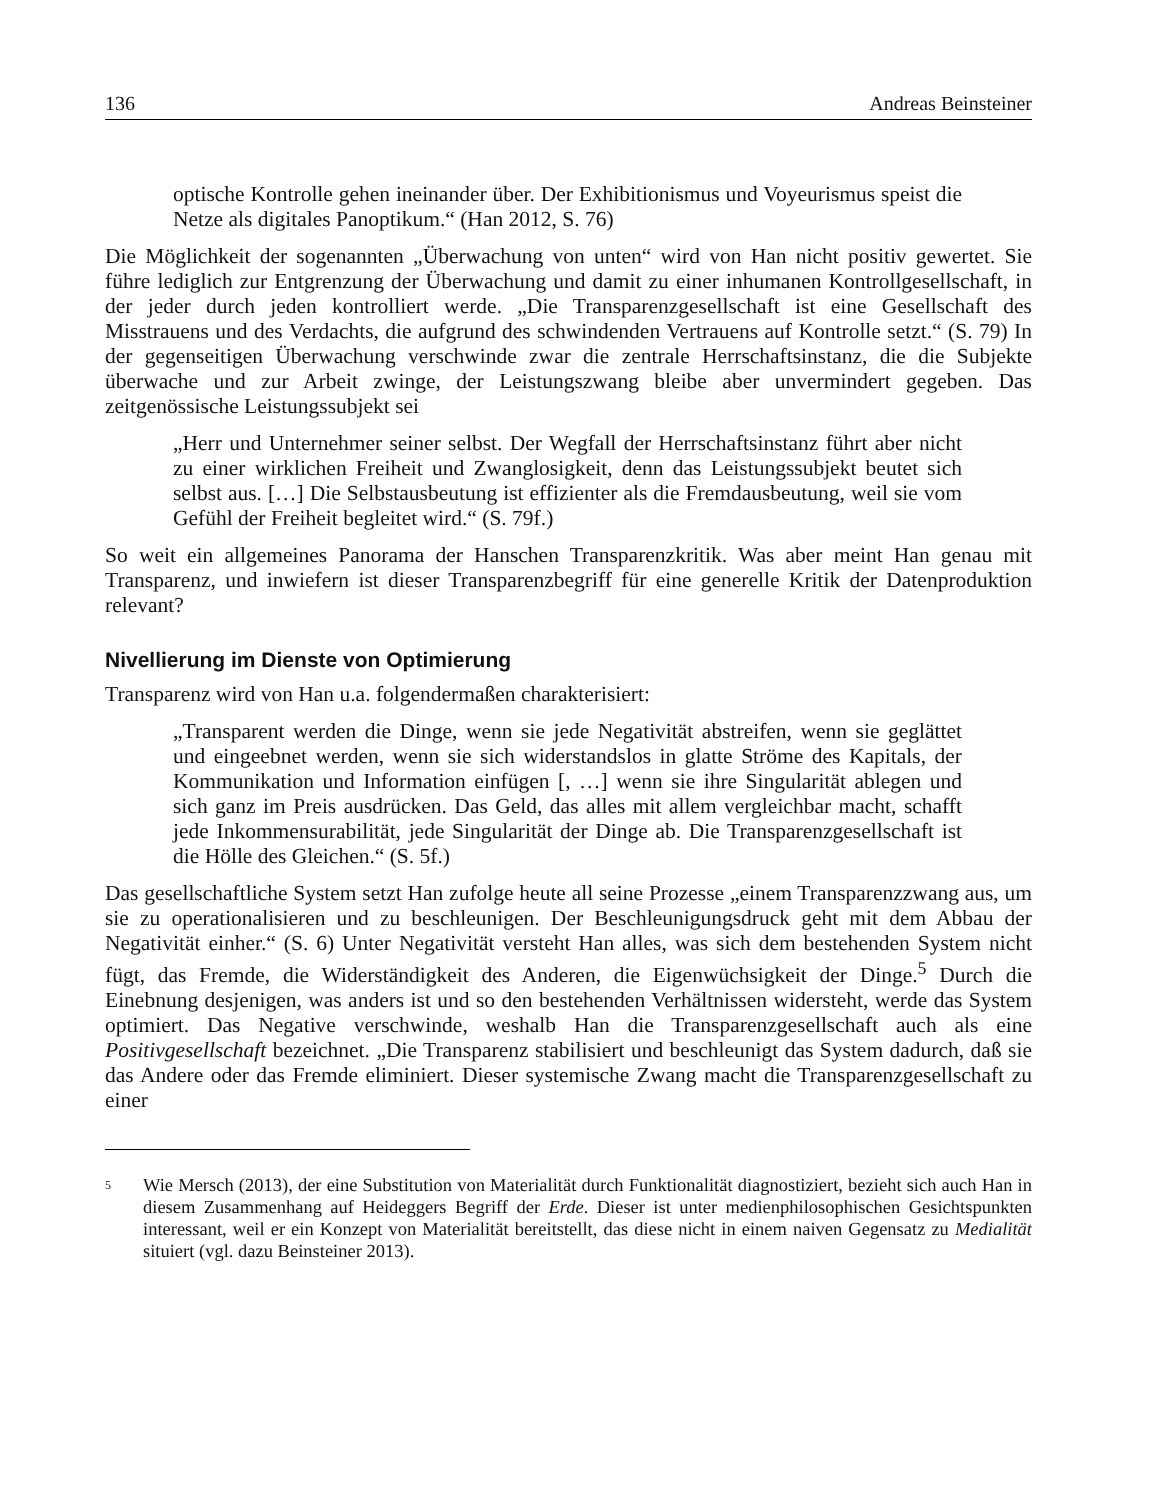136 Andreas Beinsteiner
optische Kontrolle gehen ineinander über. Der Exhibitionismus und Voyeurismus speist die Netze als digitales Panoptikum.“ (Han 2012, S. 76)
Die Möglichkeit der sogenannten „Überwachung von unten“ wird von Han nicht positiv gewertet. Sie führe lediglich zur Entgrenzung der Überwachung und damit zu einer inhumanen Kontrollgesellschaft, in der jeder durch jeden kontrolliert werde. „Die Transparenzgesellschaft ist eine Gesellschaft des Misstrauens und des Verdachts, die aufgrund des schwindenden Vertrauens auf Kontrolle setzt.“ (S. 79) In der gegenseitigen Überwachung verschwinde zwar die zentrale Herrschaftsinstanz, die die Subjekte überwache und zur Arbeit zwinge, der Leistungszwang bleibe aber unvermindert gegeben. Das zeitgenössische Leistungssubjekt sei
„Herr und Unternehmer seiner selbst. Der Wegfall der Herrschaftsinstanz führt aber nicht zu einer wirklichen Freiheit und Zwanglosigkeit, denn das Leistungssubjekt beutet sich selbst aus. […] Die Selbstausbeutung ist effizienter als die Fremdausbeutung, weil sie vom Gefühl der Freiheit begleitet wird.“ (S. 79f.)
So weit ein allgemeines Panorama der Hanschen Transparenzkritik. Was aber meint Han genau mit Transparenz, und inwiefern ist dieser Transparenzbegriff für eine generelle Kritik der Datenproduktion relevant?
Nivellierung im Dienste von Optimierung
Transparenz wird von Han u.a. folgendermaßen charakterisiert:
„Transparent werden die Dinge, wenn sie jede Negativität abstreifen, wenn sie geglättet und eingeebnet werden, wenn sie sich widerstandslos in glatte Ströme des Kapitals, der Kommunikation und Information einfügen [, …] wenn sie ihre Singularität ablegen und sich ganz im Preis ausdrücken. Das Geld, das alles mit allem vergleichbar macht, schafft jede Inkommensurabilität, jede Singularität der Dinge ab. Die Transparenzgesellschaft ist die Hölle des Gleichen.“ (S. 5f.)
Das gesellschaftliche System setzt Han zufolge heute all seine Prozesse „einem Transparenzzwang aus, um sie zu operationalisieren und zu beschleunigen. Der Beschleunigungsdruck geht mit dem Abbau der Negativität einher.“ (S. 6) Unter Negativität versteht Han alles, was sich dem bestehenden System nicht fügt, das Fremde, die Widerständigkeit des Anderen, die Eigenwüchsigkeit der Dinge.<sup>5</sup> Durch die Einebnung desjenigen, was anders ist und so den bestehenden Verhältnissen widersteht, werde das System optimiert. Das Negative verschwinde, weshalb Han die Transparenzgesellschaft auch als eine Positivgesellschaft bezeichnet. „Die Transparenz stabilisiert und beschleunigt das System dadurch, daß sie das Andere oder das Fremde eliminiert. Dieser systemische Zwang macht die Transparenzgesellschaft zu einer
<sup>5</sup>
Wie Mersch (2013), der eine Substitution von Materialität durch Funktionalität diagnostiziert, bezieht sich auch Han in diesem Zusammenhang auf Heideggers Begriff der Erde. Dieser ist unter medienphilosophischen Gesichtspunkten interessant, weil er ein Konzept von Materialität bereitstellt, das diese nicht in einem naiven Gegensatz zu Medialität situiert (vgl. dazu Beinsteiner 2013).